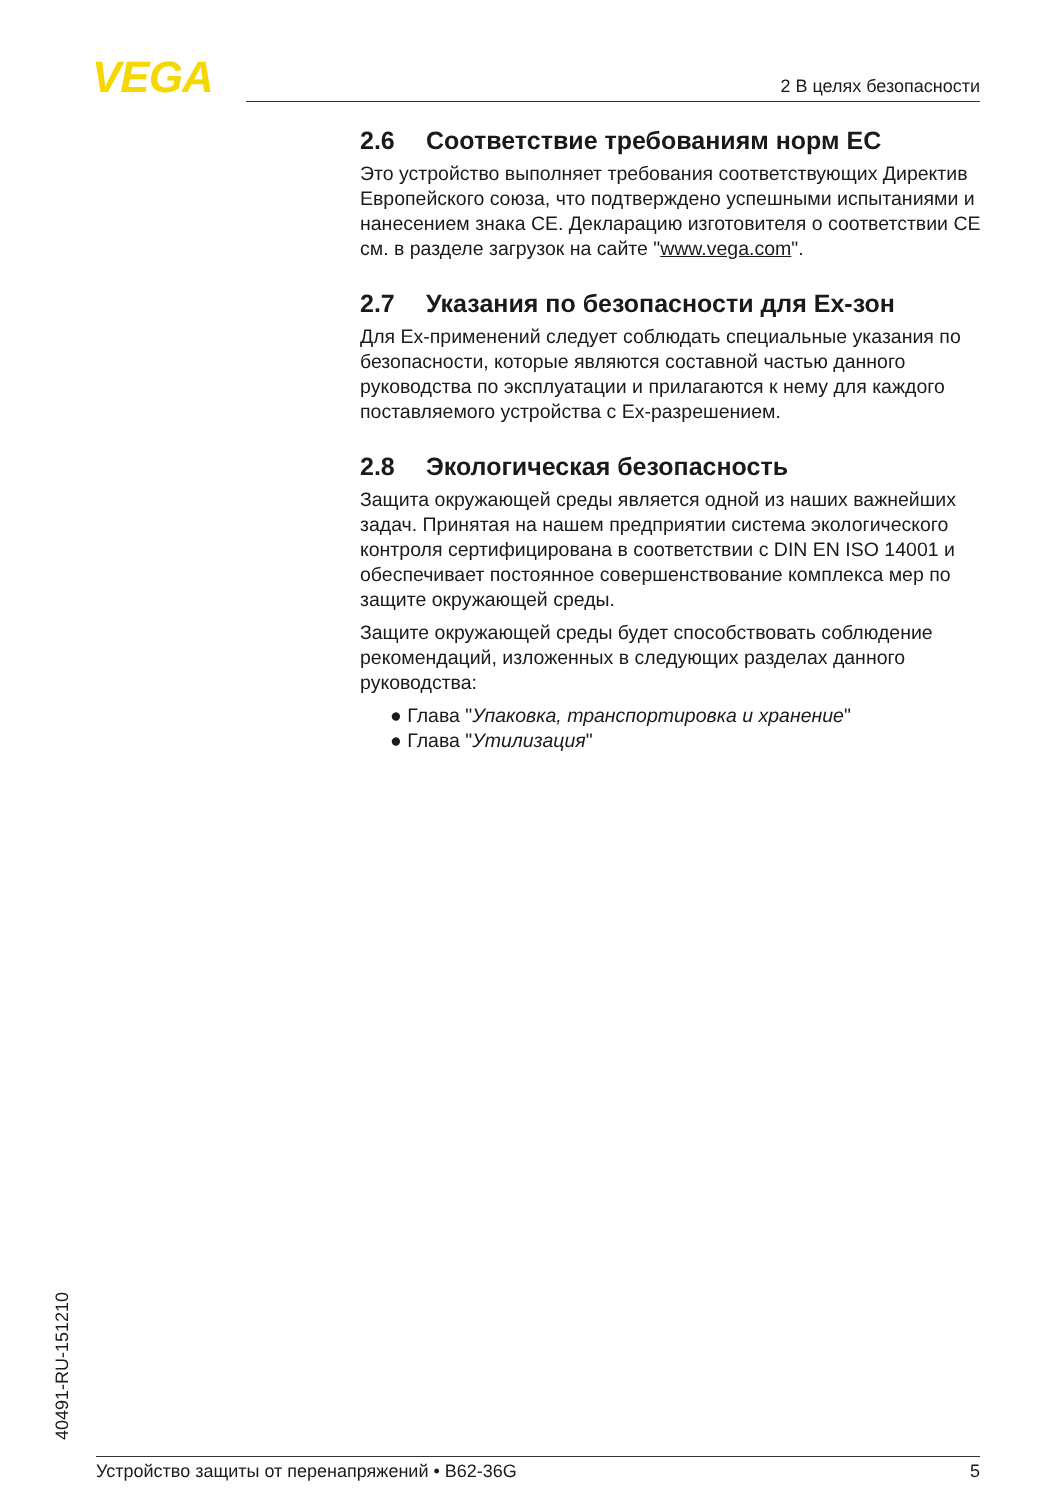VEGA 2 В целях безопасности
2.6 Соответствие требованиям норм ЕС
Это устройство выполняет требования соответствующих Директив Европейского союза, что подтверждено успешными испытаниями и нанесением знака CE. Декларацию изготовителя о соответствии CE см. в разделе загрузок на сайте "www.vega.com".
2.7 Указания по безопасности для Ex-зон
Для Ex-применений следует соблюдать специальные указания по безопасности, которые являются составной частью данного руководства по эксплуатации и прилагаются к нему для каждого поставляемого устройства с Ex-разрешением.
2.8 Экологическая безопасность
Защита окружающей среды является одной из наших важнейших задач. Принятая на нашем предприятии система экологического контроля сертифицирована в соответствии с DIN EN ISO 14001 и обеспечивает постоянное совершенствование комплекса мер по защите окружающей среды.
Защите окружающей среды будет способствовать соблюдение рекомендаций, изложенных в следующих разделах данного руководства:
● Глава "Упаковка, транспортировка и хранение"
● Глава "Утилизация"
40491-RU-151210
Устройство защиты от перенапряжений • B62-36G 5